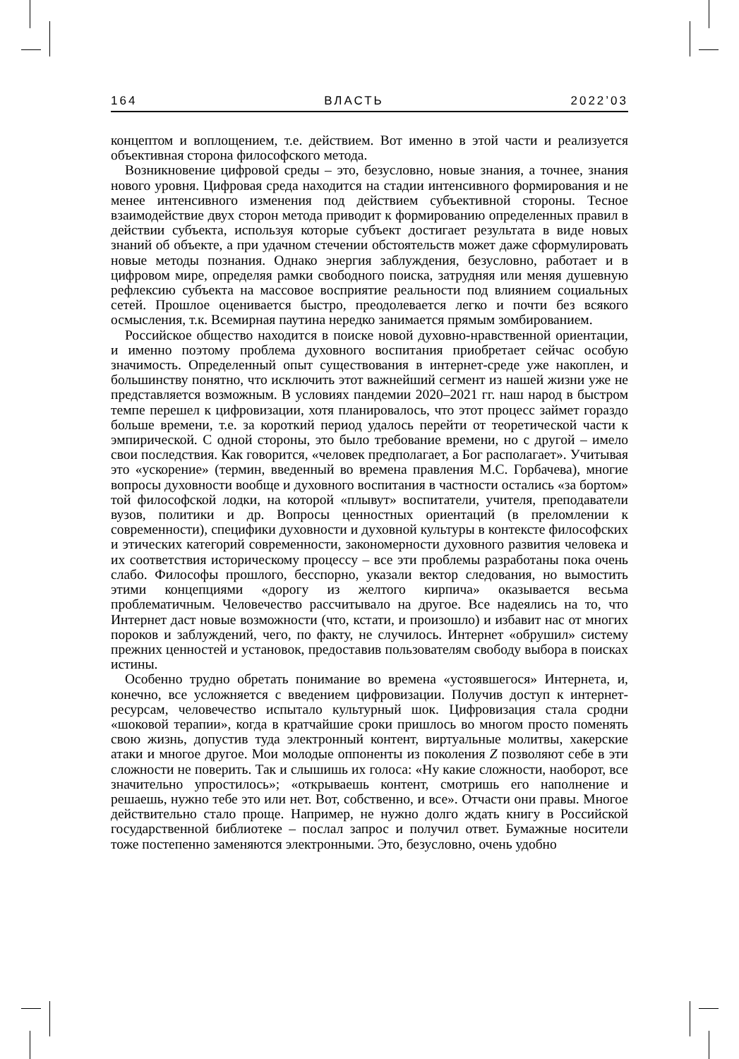164 ВЛАСТЬ 2022’03
концептом и воплощением, т.е. действием. Вот именно в этой части и реализуется объективная сторона философского метода.
Возникновение цифровой среды – это, безусловно, новые знания, а точнее, знания нового уровня. Цифровая среда находится на стадии интенсивного формирования и не менее интенсивного изменения под действием субъективной стороны. Тесное взаимодействие двух сторон метода приводит к формированию определенных правил в действии субъекта, используя которые субъект достигает результата в виде новых знаний об объекте, а при удачном стечении обстоятельств может даже сформулировать новые методы познания. Однако энергия заблуждения, безусловно, работает и в цифровом мире, определяя рамки свободного поиска, затрудняя или меняя душевную рефлексию субъекта на массовое восприятие реальности под влиянием социальных сетей. Прошлое оценивается быстро, преодолевается легко и почти без всякого осмысления, т.к. Всемирная паутина нередко занимается прямым зомбированием.
Российское общество находится в поиске новой духовно-нравственной ориентации, и именно поэтому проблема духовного воспитания приобретает сейчас особую значимость. Определенный опыт существования в интернет-среде уже накоплен, и большинству понятно, что исключить этот важнейший сегмент из нашей жизни уже не представляется возможным. В условиях пандемии 2020–2021 гг. наш народ в быстром темпе перешел к цифровизации, хотя планировалось, что этот процесс займет гораздо больше времени, т.е. за короткий период удалось перейти от теоретической части к эмпирической. С одной стороны, это было требование времени, но с другой – имело свои последствия. Как говорится, «человек предполагает, а Бог располагает». Учитывая это «ускорение» (термин, введенный во времена правления М.С. Горбачева), многие вопросы духовности вообще и духовного воспитания в частности остались «за бортом» той философской лодки, на которой «плывут» воспитатели, учителя, преподаватели вузов, политики и др. Вопросы ценностных ориентаций (в преломлении к современности), специфики духовности и духовной культуры в контексте философских и этических категорий современности, закономерности духовного развития человека и их соответствия историческому процессу – все эти проблемы разработаны пока очень слабо. Философы прошлого, бесспорно, указали вектор следования, но вымостить этими концепциями «дорогу из желтого кирпича» оказывается весьма проблематичным. Человечество рассчитывало на другое. Все надеялись на то, что Интернет даст новые возможности (что, кстати, и произошло) и избавит нас от многих пороков и заблуждений, чего, по факту, не случилось. Интернет «обрушил» систему прежних ценностей и установок, предоставив пользователям свободу выбора в поисках истины.
Особенно трудно обретать понимание во времена «устоявшегося» Интернета, и, конечно, все усложняется с введением цифровизации. Получив доступ к интернет-ресурсам, человечество испытало культурный шок. Цифровизация стала сродни «шоковой терапии», когда в кратчайшие сроки пришлось во многом просто поменять свою жизнь, допустив туда электронный контент, виртуальные молитвы, хакерские атаки и многое другое. Мои молодые оппоненты из поколения Z позволяют себе в эти сложности не поверить. Так и слышишь их голоса: «Ну какие сложности, наоборот, все значительно упростилось»; «открываешь контент, смотришь его наполнение и решаешь, нужно тебе это или нет. Вот, собственно, и все». Отчасти они правы. Многое действительно стало проще. Например, не нужно долго ждать книгу в Российской государственной библиотеке – послал запрос и получил ответ. Бумажные носители тоже постепенно заменяются электронными. Это, безусловно, очень удобно